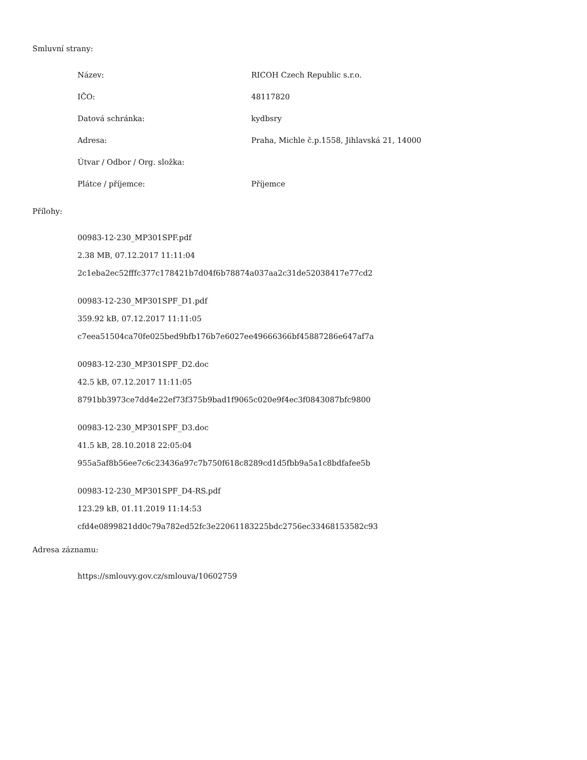Smluvní strany:
| Název: | RICOH Czech Republic s.r.o. |
| IČO: | 48117820 |
| Datová schránka: | kydbsry |
| Adresa: | Praha, Michle č.p.1558, Jihlavská 21, 14000 |
| Útvar / Odbor / Org. složka: | |
| Plátce / příjemce: | Příjemce |
Přílohy:
00983-12-230_MP301SPF.pdf
2.38 MB, 07.12.2017 11:11:04
2c1eba2ec52fffc377c178421b7d04f6b78874a037aa2c31de52038417e77cd2
00983-12-230_MP301SPF_D1.pdf
359.92 kB, 07.12.2017 11:11:05
c7eea51504ca70fe025bed9bfb176b7e6027ee49666366bf45887286e647af7a
00983-12-230_MP301SPF_D2.doc
42.5 kB, 07.12.2017 11:11:05
8791bb3973ce7dd4e22ef73f375b9bad1f9065c020e9f4ec3f0843087bfc9800
00983-12-230_MP301SPF_D3.doc
41.5 kB, 28.10.2018 22:05:04
955a5af8b56ee7c6c23436a97c7b750f618c8289cd1d5fbb9a5a1c8bdfafee5b
00983-12-230_MP301SPF_D4-RS.pdf
123.29 kB, 01.11.2019 11:14:53
cfd4e0899821dd0c79a782ed52fc3e22061183225bdc2756ec33468153582c93
Adresa záznamu:
https://smlouvy.gov.cz/smlouva/10602759